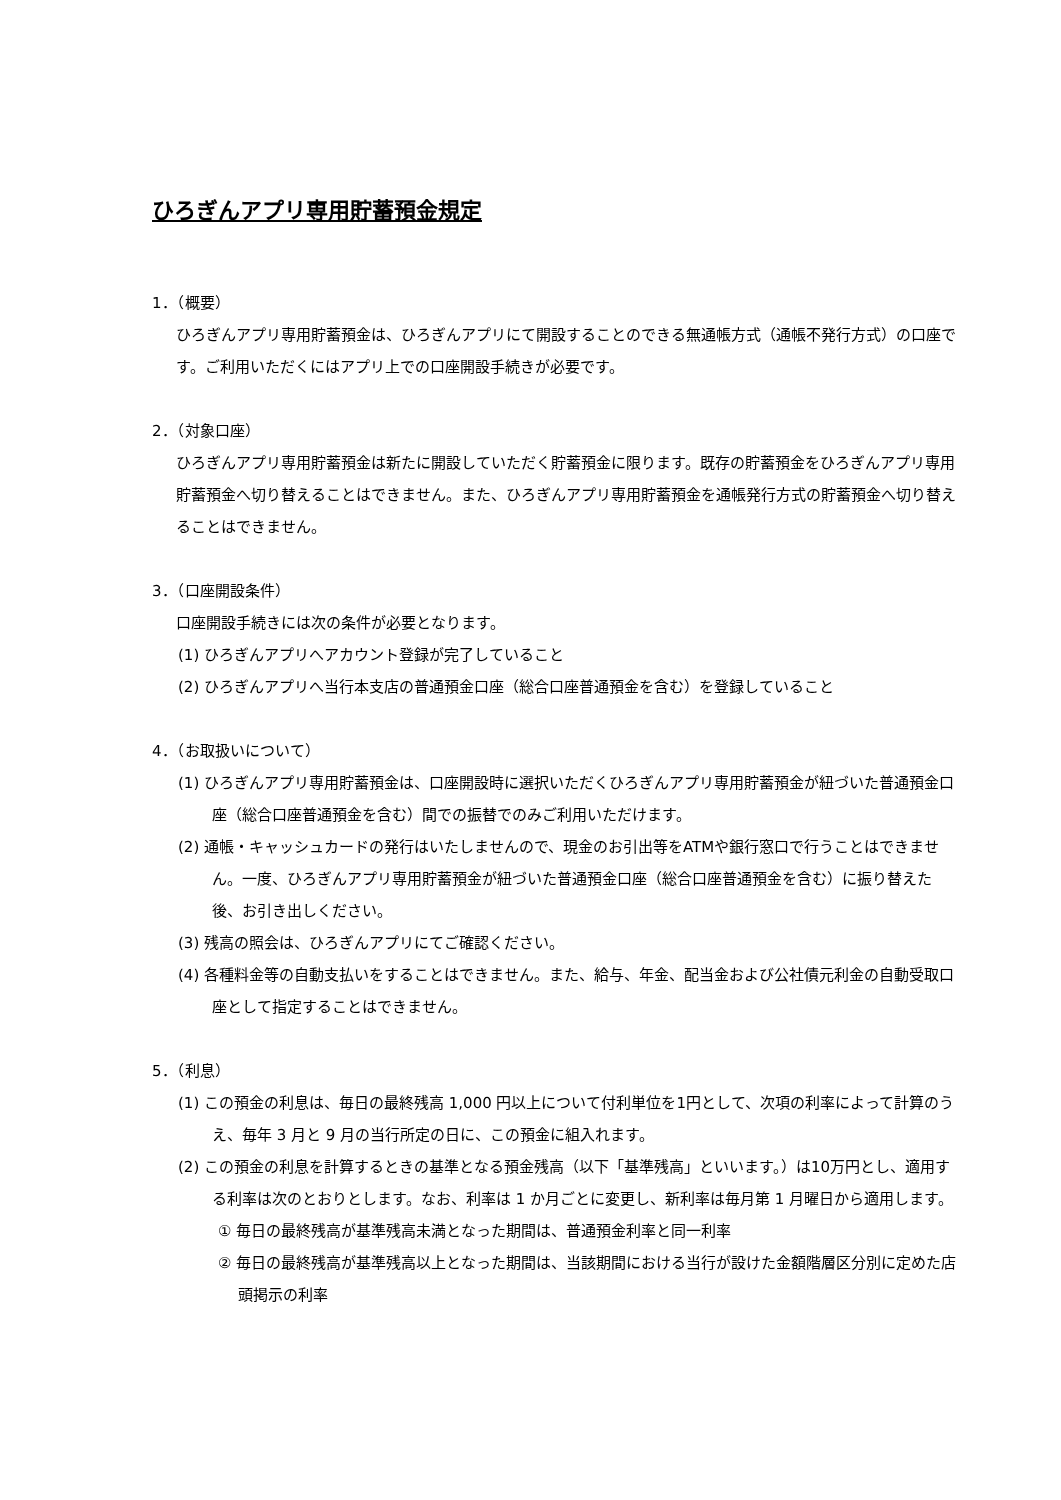ひろぎんアプリ専用貯蓄預金規定
1．（概要）
ひろぎんアプリ専用貯蓄預金は、ひろぎんアプリにて開設することのできる無通帳方式（通帳不発行方式）の口座です。ご利用いただくにはアプリ上での口座開設手続きが必要です。
2．（対象口座）
ひろぎんアプリ専用貯蓄預金は新たに開設していただく貯蓄預金に限ります。既存の貯蓄預金をひろぎんアプリ専用貯蓄預金へ切り替えることはできません。また、ひろぎんアプリ専用貯蓄預金を通帳発行方式の貯蓄預金へ切り替えることはできません。
3．（口座開設条件）
口座開設手続きには次の条件が必要となります。
(1) ひろぎんアプリへアカウント登録が完了していること
(2) ひろぎんアプリへ当行本支店の普通預金口座（総合口座普通預金を含む）を登録していること
4．（お取扱いについて）
(1) ひろぎんアプリ専用貯蓄預金は、口座開設時に選択いただくひろぎんアプリ専用貯蓄預金が紐づいた普通預金口座（総合口座普通預金を含む）間での振替でのみご利用いただけます。
(2) 通帳・キャッシュカードの発行はいたしませんので、現金のお引出等をATMや銀行窓口で行うことはできません。一度、ひろぎんアプリ専用貯蓄預金が紐づいた普通預金口座（総合口座普通預金を含む）に振り替えた後、お引き出しください。
(3) 残高の照会は、ひろぎんアプリにてご確認ください。
(4) 各種料金等の自動支払いをすることはできません。また、給与、年金、配当金および公社債元利金の自動受取口座として指定することはできません。
5．（利息）
(1) この預金の利息は、毎日の最終残高 1,000 円以上について付利単位を1円として、次項の利率によって計算のうえ、毎年 3 月と 9 月の当行所定の日に、この預金に組入れます。
(2) この預金の利息を計算するときの基準となる預金残高（以下「基準残高」といいます。）は10万円とし、適用する利率は次のとおりとします。なお、利率は 1 か月ごとに変更し、新利率は毎月第 1 月曜日から適用します。
① 毎日の最終残高が基準残高未満となった期間は、普通預金利率と同一利率
② 毎日の最終残高が基準残高以上となった期間は、当該期間における当行が設けた金額階層区分別に定めた店頭掲示の利率